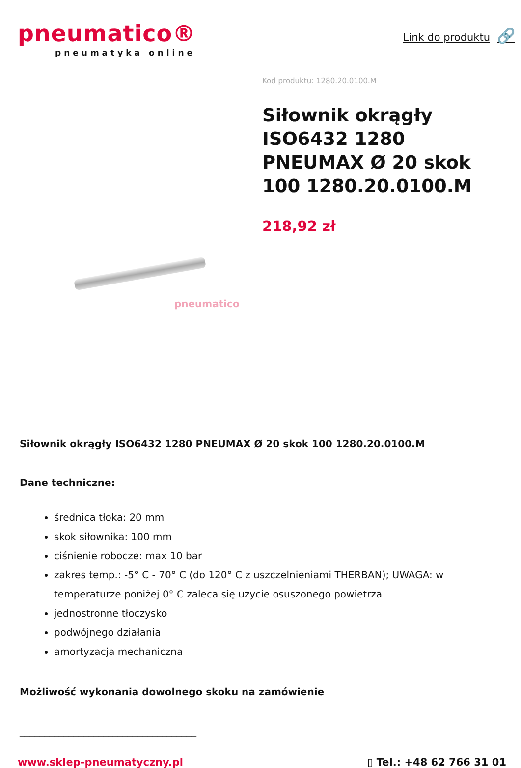pneumatico®
pneumatyka online
Link do produktu 🔗
pneumatico
Kod produktu: 1280.20.0100.M
Siłownik okrągły ISO6432 1280 PNEUMAX Ø 20 skok 100 1280.20.0100.M
218,92 zł
Siłownik okrągły ISO6432 1280 PNEUMAX Ø 20 skok 100 1280.20.0100.M
Dane techniczne:
średnica tłoka: 20 mm
skok siłownika: 100 mm
ciśnienie robocze: max 10 bar
zakres temp.: -5° C - 70° C (do 120° C z uszczelnieniami THERBAN); UWAGA: w temperaturze poniżej 0° C zaleca się użycie osuszonego powietrza
jednostronne tłoczysko
podwójnego działania
amortyzacja mechaniczna
Możliwość wykonania dowolnego skoku na zamówienie
____________________________________
www.sklep-pneumatyczny.pl ▯ Tel.: +48 62 766 31 01